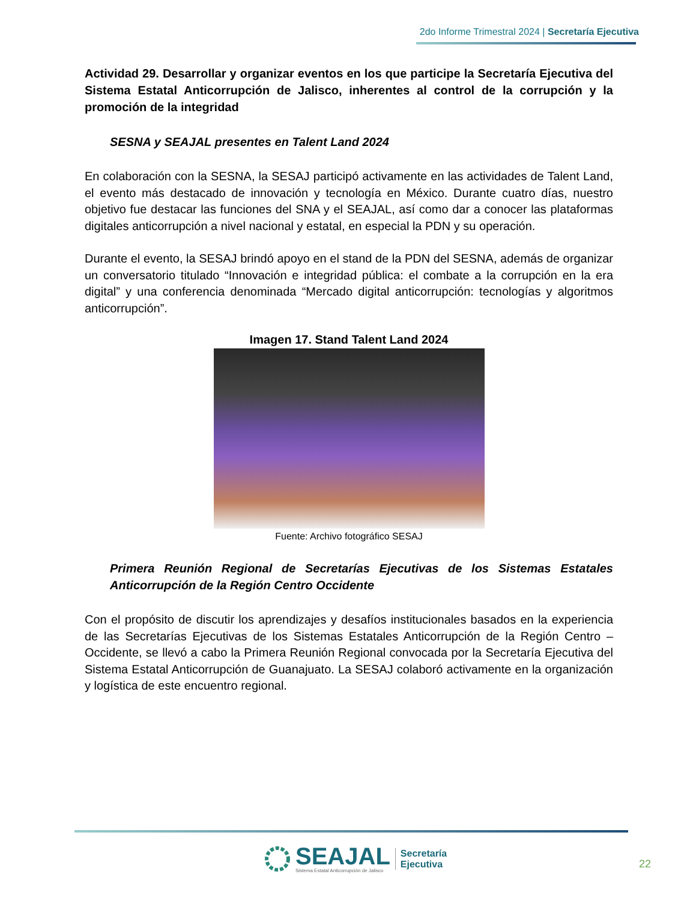2do Informe Trimestral 2024 | Secretaría Ejecutiva
Actividad 29. Desarrollar y organizar eventos en los que participe la Secretaría Ejecutiva del Sistema Estatal Anticorrupción de Jalisco, inherentes al control de la corrupción y la promoción de la integridad
SESNA y SEAJAL presentes en Talent Land 2024
En colaboración con la SESNA, la SESAJ participó activamente en las actividades de Talent Land, el evento más destacado de innovación y tecnología en México. Durante cuatro días, nuestro objetivo fue destacar las funciones del SNA y el SEAJAL, así como dar a conocer las plataformas digitales anticorrupción a nivel nacional y estatal, en especial la PDN y su operación.
Durante el evento, la SESAJ brindó apoyo en el stand de la PDN del SESNA, además de organizar un conversatorio titulado “Innovación e integridad pública: el combate a la corrupción en la era digital” y una conferencia denominada “Mercado digital anticorrupción: tecnologías y algoritmos anticorrupción”.
Imagen 17. Stand Talent Land 2024
Fuente: Archivo fotográfico SESAJ
Primera Reunión Regional de Secretarías Ejecutivas de los Sistemas Estatales Anticorrupción de la Región Centro Occidente
Con el propósito de discutir los aprendizajes y desafíos institucionales basados en la experiencia de las Secretarías Ejecutivas de los Sistemas Estatales Anticorrupción de la Región Centro – Occidente, se llevó a cabo la Primera Reunión Regional convocada por la Secretaría Ejecutiva del Sistema Estatal Anticorrupción de Guanajuato. La SESAJ colaboró activamente en la organización y logística de este encuentro regional.
SEAJAL
Sistema Estatal Anticorrupción de Jalisco
Secretaría
Ejecutiva
22